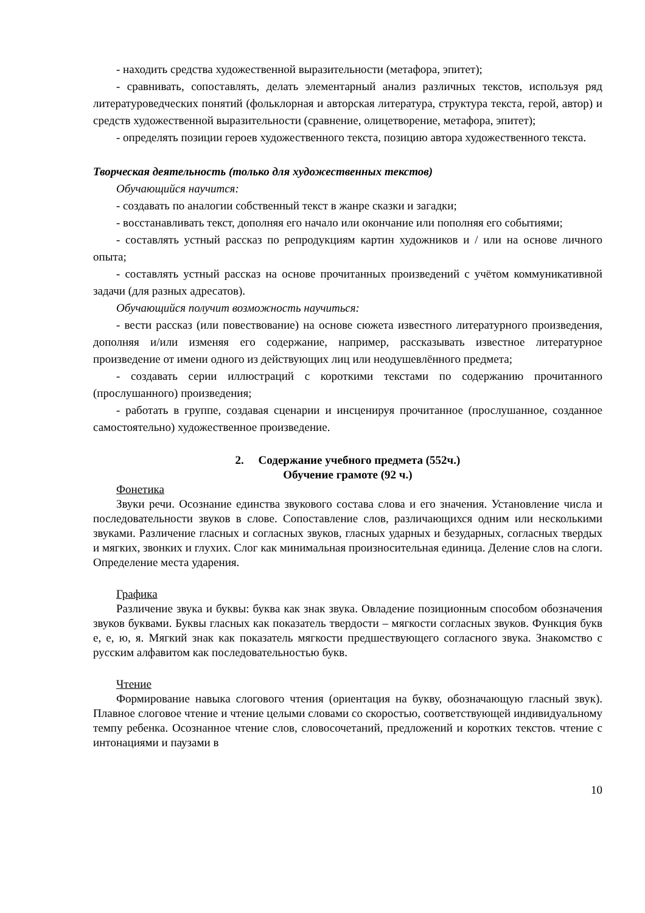- находить средства художественной выразительности (метафора, эпитет);
- сравнивать, сопоставлять, делать элементарный анализ различных текстов, используя ряд литературоведческих понятий (фольклорная и авторская литература, структура текста, герой, автор) и средств художественной выразительности (сравнение, олицетворение, метафора, эпитет);
- определять позиции героев художественного текста, позицию автора художественного текста.
Творческая деятельность (только для художественных текстов)
Обучающийся научится:
- создавать по аналогии собственный текст в жанре сказки и загадки;
- восстанавливать текст, дополняя его начало или окончание или пополняя его событиями;
- составлять устный рассказ по репродукциям картин художников и / или на основе личного опыта;
- составлять устный рассказ на основе прочитанных произведений с учётом коммуникативной задачи (для разных адресатов).
Обучающийся получит возможность научиться:
- вести рассказ (или повествование) на основе сюжета известного литературного произведения, дополняя и/или изменяя его содержание, например, рассказывать известное литературное произведение от имени одного из действующих лиц или неодушевлённого предмета;
- создавать серии иллюстраций с короткими текстами по содержанию прочитанного (прослушанного) произведения;
- работать в группе, создавая сценарии и инсценируя прочитанное (прослушанное, созданное самостоятельно) художественное произведение.
2. Содержание учебного предмета (552ч.)
Обучение грамоте (92 ч.)
Фонетика
Звуки речи. Осознание единства звукового состава слова и его значения. Установление числа и последовательности звуков в слове. Сопоставление слов, различающихся одним или несколькими звуками. Различение гласных и согласных звуков, гласных ударных и безударных, согласных твердых и мягких, звонких и глухих. Слог как минимальная произносительная единица. Деление слов на слоги. Определение места ударения.
Графика
Различение звука и буквы: буква как знак звука. Овладение позиционным способом обозначения звуков буквами. Буквы гласных как показатель твердости – мягкости согласных звуков. Функция букв е, е, ю, я. Мягкий знак как показатель мягкости предшествующего согласного звука. Знакомство с русским алфавитом как последовательностью букв.
Чтение
Формирование навыка слогового чтения (ориентация на букву, обозначающую гласный звук). Плавное слоговое чтение и чтение целыми словами со скоростью, соответствующей индивидуальному темпу ребенка. Осознанное чтение слов, словосочетаний, предложений и коротких текстов. чтение с интонациями и паузами в
10